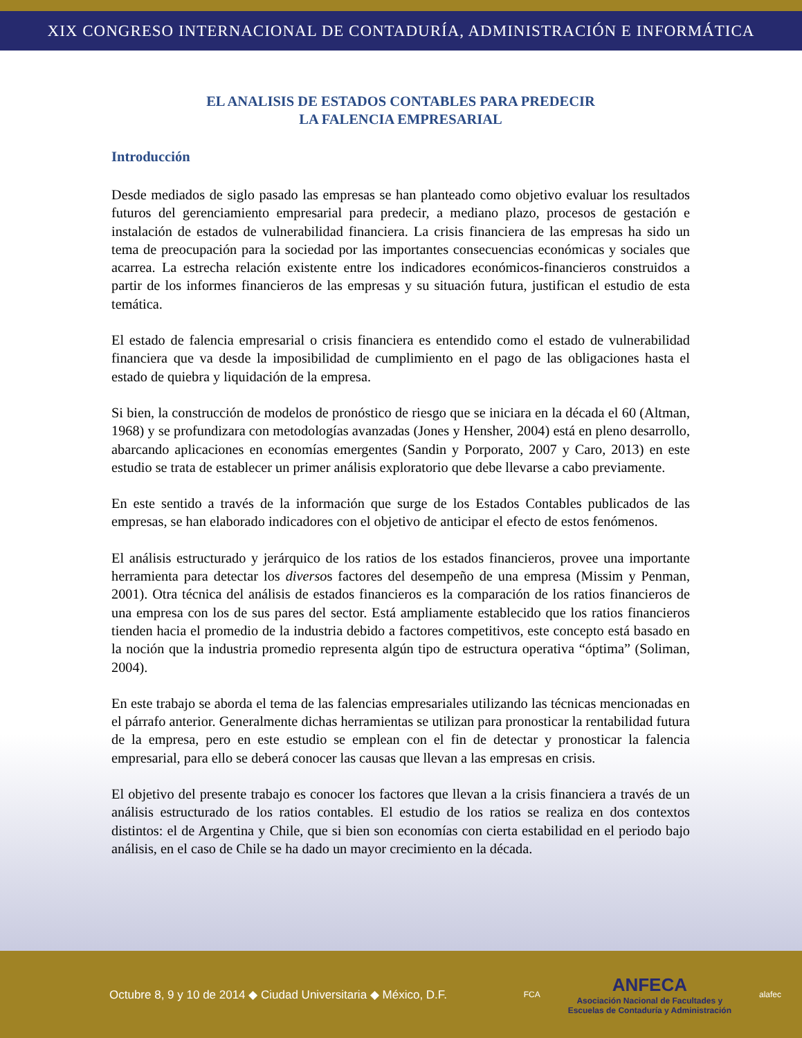XIX CONGRESO INTERNACIONAL DE CONTADURÍA, ADMINISTRACIÓN E INFORMÁTICA
EL ANALISIS DE ESTADOS CONTABLES PARA PREDECIR
LA FALENCIA EMPRESARIAL
Introducción
Desde mediados de siglo pasado las empresas se han planteado como objetivo evaluar los resultados futuros del gerenciamiento empresarial para predecir, a mediano plazo, procesos de gestación e instalación de estados de vulnerabilidad financiera. La crisis financiera de las empresas ha sido un tema de preocupación para la sociedad por las importantes consecuencias económicas y sociales que acarrea. La estrecha relación existente entre los indicadores económicos-financieros construidos a partir de los informes financieros de las empresas y su situación futura, justifican el estudio de esta temática.
El estado de falencia empresarial o crisis financiera es entendido como el estado de vulnerabilidad financiera que va desde la imposibilidad de cumplimiento en el pago de las obligaciones hasta el estado de quiebra y liquidación de la empresa.
Si bien, la construcción de modelos de pronóstico de riesgo que se iniciara en la década el 60 (Altman, 1968) y se profundizara con metodologías avanzadas (Jones y Hensher, 2004) está en pleno desarrollo, abarcando aplicaciones en economías emergentes (Sandin y Porporato, 2007 y Caro, 2013) en este estudio se trata de establecer un primer análisis exploratorio que debe llevarse a cabo previamente.
En este sentido a través de la información que surge de los Estados Contables publicados de las empresas, se han elaborado indicadores con el objetivo de anticipar el efecto de estos fenómenos.
El análisis estructurado y jerárquico de los ratios de los estados financieros, provee una importante herramienta para detectar los diversos factores del desempeño de una empresa (Missim y Penman, 2001). Otra técnica del análisis de estados financieros es la comparación de los ratios financieros de una empresa con los de sus pares del sector. Está ampliamente establecido que los ratios financieros tienden hacia el promedio de la industria debido a factores competitivos, este concepto está basado en la noción que la industria promedio representa algún tipo de estructura operativa “óptima” (Soliman, 2004).
En este trabajo se aborda el tema de las falencias empresariales utilizando las técnicas mencionadas en el párrafo anterior. Generalmente dichas herramientas se utilizan para pronosticar la rentabilidad futura de la empresa, pero en este estudio se emplean con el fin de detectar y pronosticar la falencia empresarial, para ello se deberá conocer las causas que llevan a las empresas en crisis.
El objetivo del presente trabajo es conocer los factores que llevan a la crisis financiera a través de un análisis estructurado de los ratios contables. El estudio de los ratios se realiza en dos contextos distintos: el de Argentina y Chile, que si bien son economías con cierta estabilidad en el periodo bajo análisis, en el caso de Chile se ha dado un mayor crecimiento en la década.
Octubre 8, 9 y 10 de 2014 ◆ Ciudad Universitaria ◆ México, D.F.
FCA
ANFECA
Asociación Nacional de Facultades y
Escuelas de Contaduría y Administración
alafec